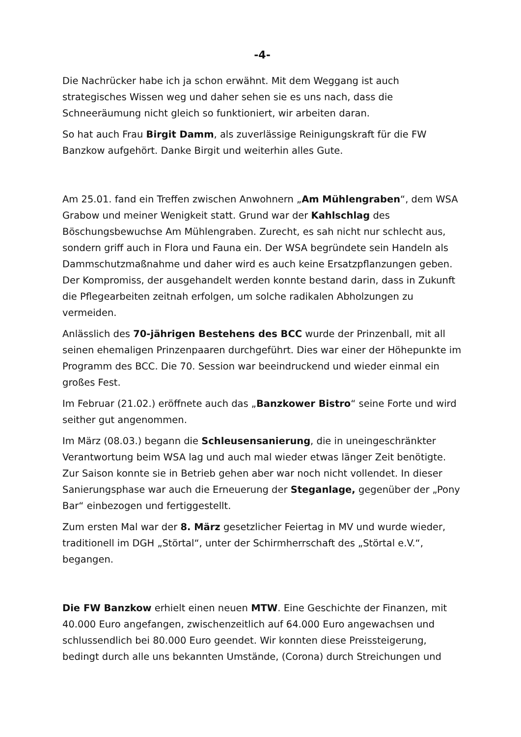-4-
Die Nachrücker habe ich ja schon erwähnt. Mit dem Weggang ist auch strategisches Wissen weg und daher sehen sie es uns nach, dass die Schneeräumung nicht gleich so funktioniert, wir arbeiten daran.
So hat auch Frau Birgit Damm, als zuverlässige Reinigungskraft für die FW Banzkow aufgehört. Danke Birgit und weiterhin alles Gute.
Am 25.01. fand ein Treffen zwischen Anwohnern „Am Mühlengraben“, dem WSA Grabow und meiner Wenigkeit statt. Grund war der Kahlschlag des Böschungsbewuchse Am Mühlengraben. Zurecht, es sah nicht nur schlecht aus, sondern griff auch in Flora und Fauna ein. Der WSA begründete sein Handeln als Dammschutzmaßnahme und daher wird es auch keine Ersatzpflanzungen geben. Der Kompromiss, der ausgehandelt werden konnte bestand darin, dass in Zukunft die Pflegearbeiten zeitnah erfolgen, um solche radikalen Abholzungen zu vermeiden.
Anlässlich des 70-jährigen Bestehens des BCC wurde der Prinzenball, mit all seinen ehemaligen Prinzenpaaren durchgeführt. Dies war einer der Höhepunkte im Programm des BCC. Die 70. Session war beeindruckend und wieder einmal ein großes Fest.
Im Februar (21.02.) eröffnete auch das „Banzkower Bistro“ seine Forte und wird seither gut angenommen.
Im März (08.03.) begann die Schleusensanierung, die in uneingeschränkter Verantwortung beim WSA lag und auch mal wieder etwas länger Zeit benötigte. Zur Saison konnte sie in Betrieb gehen aber war noch nicht vollendet. In dieser Sanierungsphase war auch die Erneuerung der Steganlage, gegenüber der „Pony Bar“ einbezogen und fertiggestellt.
Zum ersten Mal war der 8. März gesetzlicher Feiertag in MV und wurde wieder, traditionell im DGH „Störtal“, unter der Schirmherrschaft des „Störtal e.V.“, begangen.
Die FW Banzkow erhielt einen neuen MTW. Eine Geschichte der Finanzen, mit 40.000 Euro angefangen, zwischenzeitlich auf 64.000 Euro angewachsen und schlussendlich bei 80.000 Euro geendet. Wir konnten diese Preissteigerung, bedingt durch alle uns bekannten Umstände, (Corona) durch Streichungen und